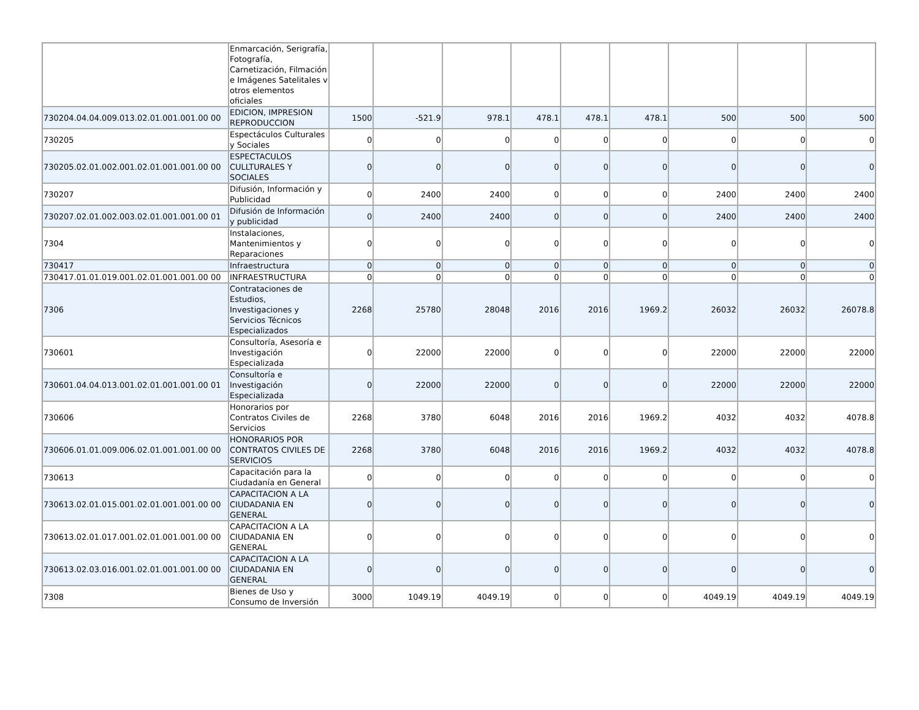| | Enmarcación, Serigrafía, Fotografía, Carnetización, Filmación e Imágenes Satelitales v otros elementos oficiales | | | | | | | | | |
| 730204.04.04.009.013.02.01.001.001.00 00 | EDICION, IMPRESION REPRODUCCION | 1500 | -521.9 | 978.1 | 478.1 | 478.1 | 478.1 | 500 | 500 | 500 |
| 730205 | Espectáculos Culturales y Sociales | 0 | 0 | 0 | 0 | 0 | 0 | 0 | 0 | 0 |
| 730205.02.01.002.001.02.01.001.001.00 00 | ESPECTACULOS CULLTURALES Y SOCIALES | 0 | 0 | 0 | 0 | 0 | 0 | 0 | 0 | 0 |
| 730207 | Difusión, Información y Publicidad | 0 | 2400 | 2400 | 0 | 0 | 0 | 2400 | 2400 | 2400 |
| 730207.02.01.002.003.02.01.001.001.00 01 | Difusión de Información y publicidad | 0 | 2400 | 2400 | 0 | 0 | 0 | 2400 | 2400 | 2400 |
| 7304 | Instalaciones, Mantenimientos y Reparaciones | 0 | 0 | 0 | 0 | 0 | 0 | 0 | 0 | 0 |
| 730417 | Infraestructura | 0 | 0 | 0 | 0 | 0 | 0 | 0 | 0 | 0 |
| 730417.01.01.019.001.02.01.001.001.00 00 | INFRAESTRUCTURA | 0 | 0 | 0 | 0 | 0 | 0 | 0 | 0 | 0 |
| 7306 | Contrataciones de Estudios, Investigaciones y Servicios Técnicos Especializados | 2268 | 25780 | 28048 | 2016 | 2016 | 1969.2 | 26032 | 26032 | 26078.8 |
| 730601 | Consultoría, Asesoría e Investigación Especializada | 0 | 22000 | 22000 | 0 | 0 | 0 | 22000 | 22000 | 22000 |
| 730601.04.04.013.001.02.01.001.001.00 01 | Consultoría e Investigación Especializada | 0 | 22000 | 22000 | 0 | 0 | 0 | 22000 | 22000 | 22000 |
| 730606 | Honorarios por Contratos Civiles de Servicios | 2268 | 3780 | 6048 | 2016 | 2016 | 1969.2 | 4032 | 4032 | 4078.8 |
| 730606.01.01.009.006.02.01.001.001.00 00 | HONORARIOS POR CONTRATOS CIVILES DE SERVICIOS | 2268 | 3780 | 6048 | 2016 | 2016 | 1969.2 | 4032 | 4032 | 4078.8 |
| 730613 | Capacitación para la Ciudadanía en General | 0 | 0 | 0 | 0 | 0 | 0 | 0 | 0 | 0 |
| 730613.02.01.015.001.02.01.001.001.00 00 | CAPACITACION A LA CIUDADANIA EN GENERAL | 0 | 0 | 0 | 0 | 0 | 0 | 0 | 0 | 0 |
| 730613.02.01.017.001.02.01.001.001.00 00 | CAPACITACION A LA CIUDADANIA EN GENERAL | 0 | 0 | 0 | 0 | 0 | 0 | 0 | 0 | 0 |
| 730613.02.03.016.001.02.01.001.001.00 00 | CAPACITACION A LA CIUDADANIA EN GENERAL | 0 | 0 | 0 | 0 | 0 | 0 | 0 | 0 | 0 |
| 7308 | Bienes de Uso y Consumo de Inversión | 3000 | 1049.19 | 4049.19 | 0 | 0 | 0 | 4049.19 | 4049.19 | 4049.19 |